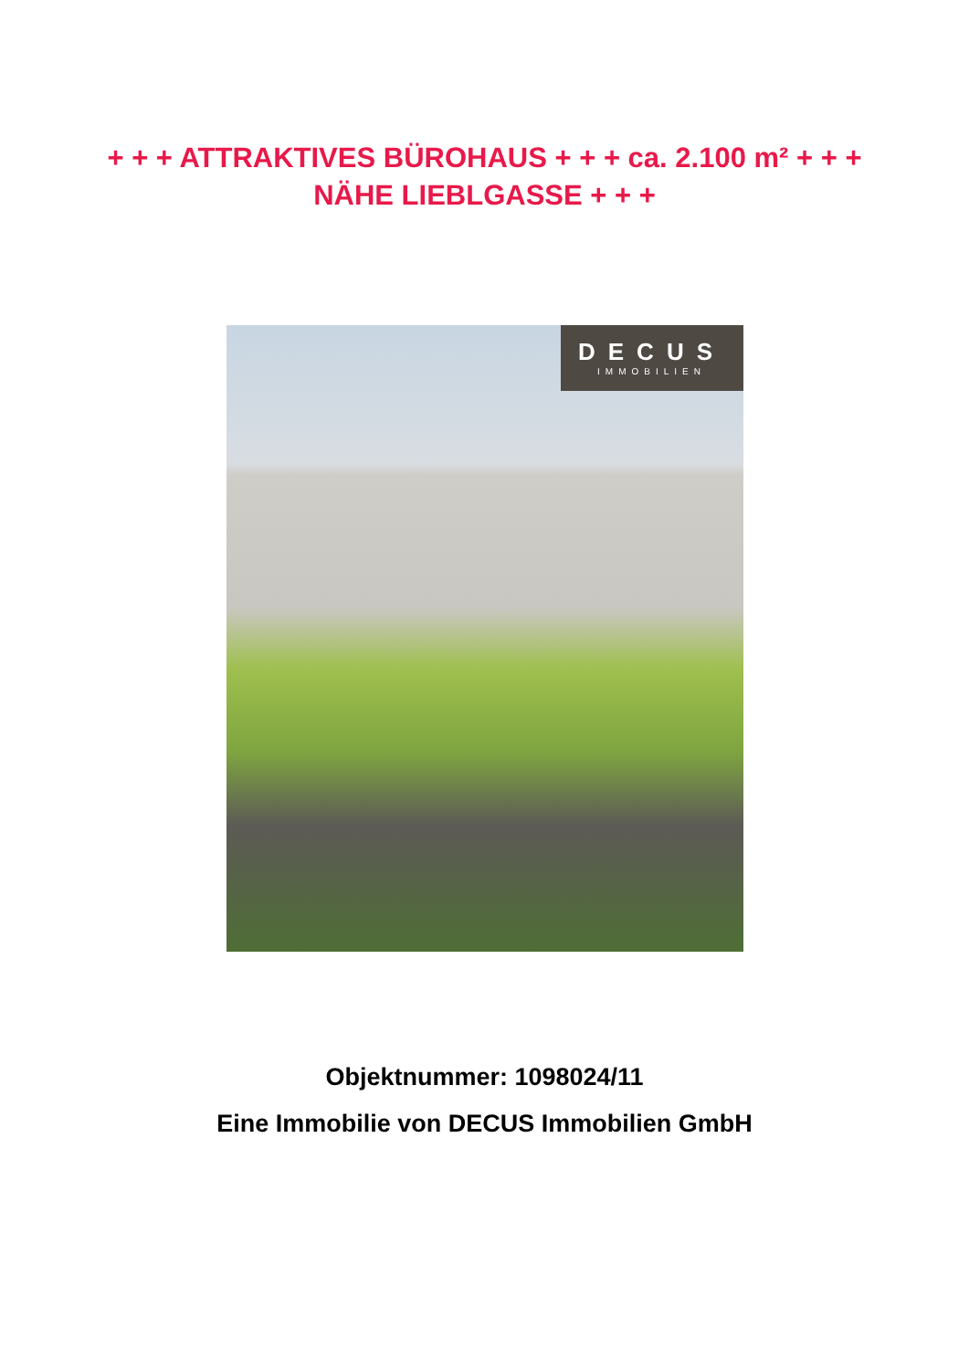+ + + ATTRAKTIVES BÜROHAUS + + + ca. 2.100 m² + + +
NÄHE LIEBLGASSE + + +
DECUS
IMMOBILIEN
Objektnummer: 1098024/11
Eine Immobilie von DECUS Immobilien GmbH